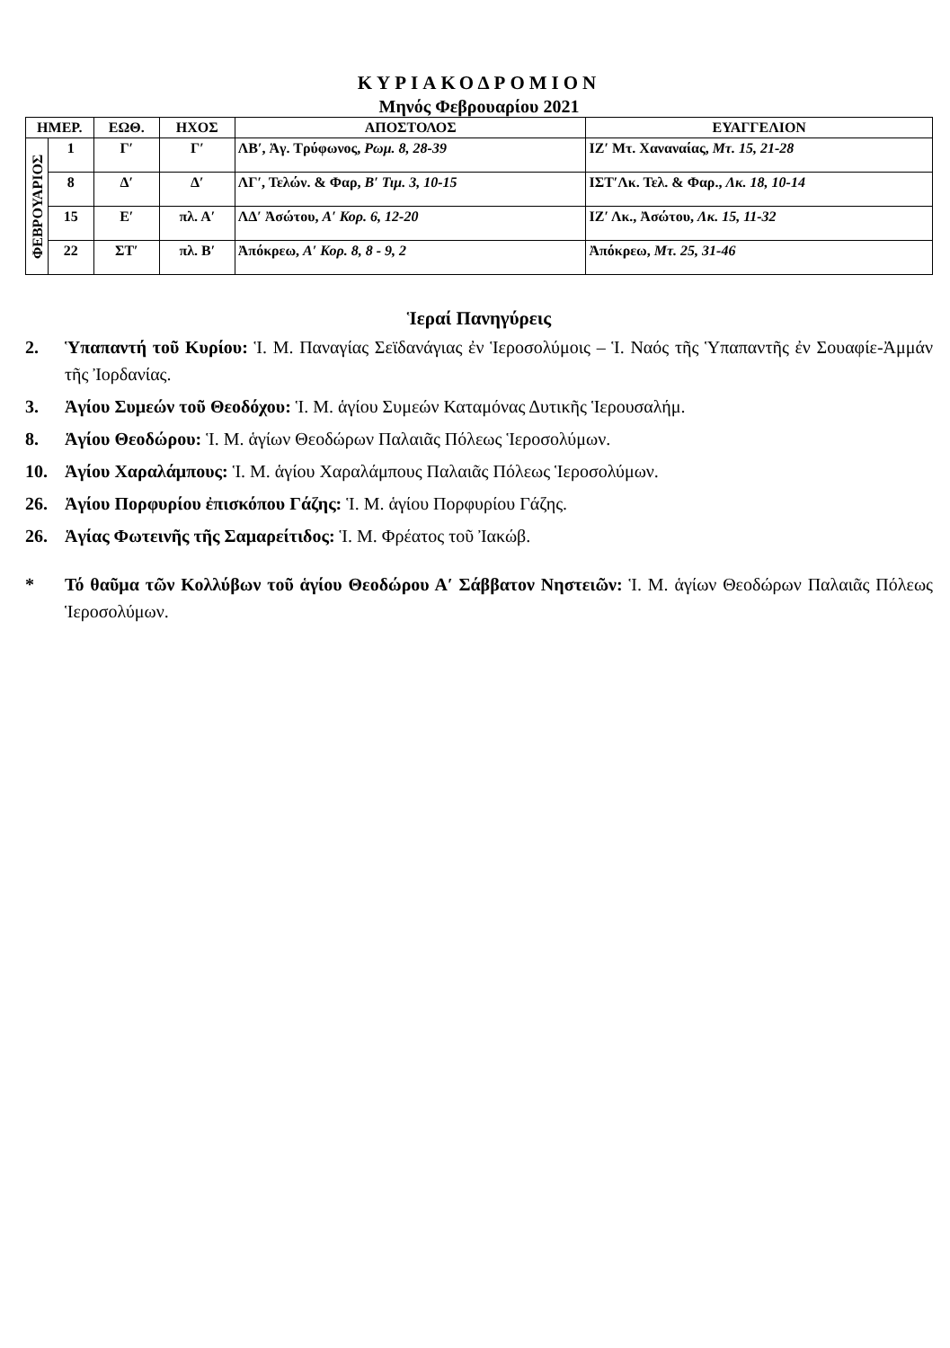ΚΥΡΙΑΚΟΔΡΟΜΙΟΝ
Μηνός Φεβρουαρίου 2021
| ΗΜΕΡ. | | ΕΩΘ. | ΗΧΟΣ | ΑΠΟΣΤΟΛΟΣ | ΕΥΑΓΓΕΛΙΟΝ |
| --- | --- | --- | --- | --- | --- |
| ΦΕΒΡΟΥΑΡΙΟΣ | 1 | Γ′ | Γ′ | ΛΒ′, Ἁγ. Τρύφωνος, Ρωμ. 8, 28-39 | ΙΖ′ Μτ. Χαναναίας, Μτ. 15, 21-28 |
| | 8 | Δ′ | Δ′ | ΛΓ′, Τελών. & Φαρ, Β′ Τιμ. 3, 10-15 | ΙΣΤ′Λκ. Τελ. & Φαρ., Λκ. 18, 10-14 |
| | 15 | Ε′ | πλ. Α′ | ΛΔ′ Ἀσώτου, Α′ Κορ. 6, 12-20 | ΙΖ′ Λκ., Ἀσώτου, Λκ. 15, 11-32 |
| | 22 | ΣΤ′ | πλ. Β′ | Ἀπόκρεω, Α′ Κορ. 8, 8 - 9, 2 | Ἀπόκρεω, Μτ. 25, 31-46 |
Ἱεραί Πανηγύρεις
2. Ὑπαπαντή τοῦ Κυρίου: Ἱ. Μ. Παναγίας Σεϊδανάγιας ἐν Ἱεροσολύμοις – Ἱ. Ναός τῆς Ὑπαπαντῆς ἐν Σουαφίε-Ἀμμάν τῆς Ἰορδανίας.
3. Ἁγίου Συμεών τοῦ Θεοδόχου: Ἱ. Μ. ἁγίου Συμεών Καταμόνας Δυτικῆς Ἱερουσαλήμ.
8. Ἁγίου Θεοδώρου: Ἱ. Μ. ἁγίων Θεοδώρων Παλαιᾶς Πόλεως Ἱεροσολύμων.
10. Ἁγίου Χαραλάμπους: Ἱ. Μ. ἁγίου Χαραλάμπους Παλαιᾶς Πόλεως Ἱεροσολύμων.
26. Ἁγίου Πορφυρίου ἐπισκόπου Γάζης: Ἱ. Μ. ἁγίου Πορφυρίου Γάζης.
26. Ἁγίας Φωτεινῆς τῆς Σαμαρείτιδος: Ἱ. Μ. Φρέατος τοῦ Ἰακώβ.
* Τό θαῦμα τῶν Κολλύβων τοῦ ἁγίου Θεοδώρου Α′ Σάββατον Νηστειῶν: Ἱ. Μ. ἁγίων Θεοδώρων Παλαιᾶς Πόλεως Ἱεροσολύμων.